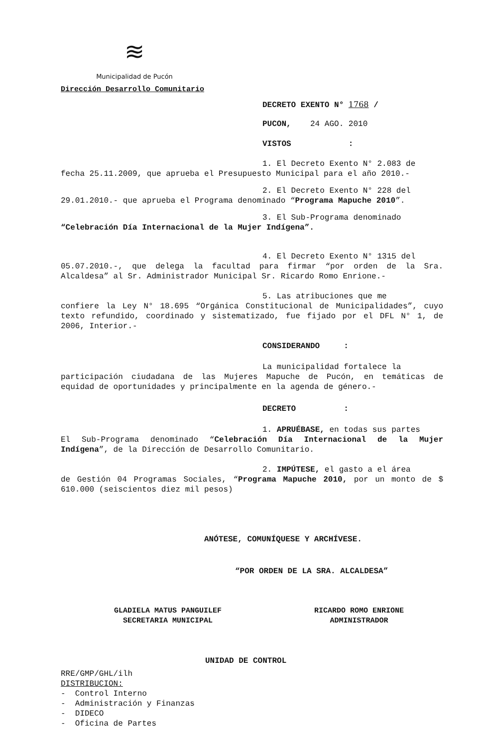≋
Municipalidad de Pucón
Dirección Desarrollo Comunitario
DECRETO EXENTO N° 1768 /
PUCON, 24 AGO. 2010
VISTOS :
1. El Decreto Exento N° 2.083 de
fecha 25.11.2009, que aprueba el Presupuesto Municipal para el año 2010.-
2. El Decreto Exento N° 228 del
29.01.2010.- que aprueba el Programa denominado “Programa Mapuche 2010”.
3. El Sub-Programa denominado
“Celebración Día Internacional de la Mujer Indígena”.
4. El Decreto Exento N° 1315 del
05.07.2010.-, que delega la facultad para firmar “por orden de la Sra. Alcaldesa” al Sr. Administrador Municipal Sr. Ricardo Romo Enrione.-
5. Las atribuciones que me
confiere la Ley N° 18.695 “Orgánica Constitucional de Municipalidades”, cuyo texto refundido, coordinado y sistematizado, fue fijado por el DFL N° 1, de 2006, Interior.-
CONSIDERANDO :
La municipalidad fortalece la
participación ciudadana de las Mujeres Mapuche de Pucón, en temáticas de equidad de oportunidades y principalmente en la agenda de género.-
DECRETO :
1. APRUÉBASE, en todas sus partes
El Sub-Programa denominado “Celebración Día Internacional de la Mujer Indígena”, de la Dirección de Desarrollo Comunitario.
2. IMPÚTESE, el gasto a el área
de Gestión 04 Programas Sociales, “Programa Mapuche 2010, por un monto de $ 610.000 (seiscientos diez mil pesos)
ANÓTESE, COMUNÍQUESE Y ARCHÍVESE.
“POR ORDEN DE LA SRA. ALCALDESA”
GLADIELA MATUS PANGUILEF
SECRETARIA MUNICIPAL
RICARDO ROMO ENRIONE
ADMINISTRADOR
UNIDAD DE CONTROL
RRE/GMP/GHL/ilh
DISTRIBUCION:
- Control Interno
- Administración y Finanzas
- DIDECO
- Oficina de Partes